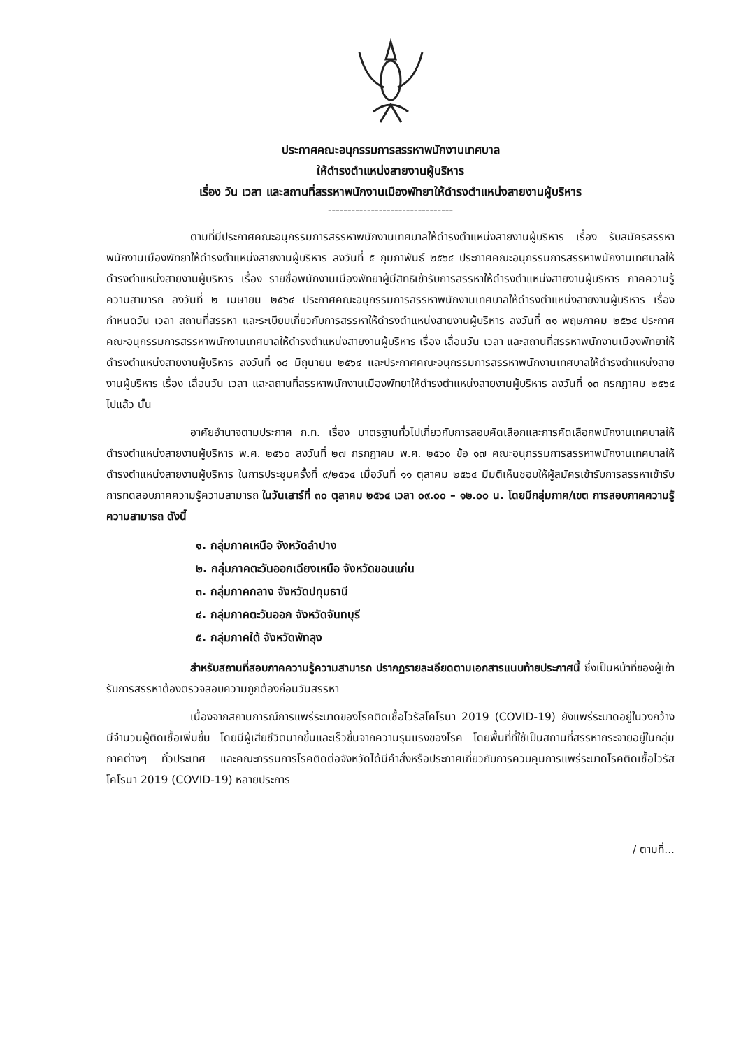ประกาศคณะอนุกรรมการสรรหาพนักงานเทศบาล
ให้ดำรงตำแหน่งสายงานผู้บริหาร
เรื่อง วัน เวลา และสถานที่สรรหาพนักงานเมืองพัทยาให้ดำรงตำแหน่งสายงานผู้บริหาร
--------------------------------
ตามที่มีประกาศคณะอนุกรรมการสรรหาพนักงานเทศบาลให้ดำรงตำแหน่งสายงานผู้บริหาร เรื่อง รับสมัครสรรหาพนักงานเมืองพัทยาให้ดำรงตำแหน่งสายงานผู้บริหาร ลงวันที่ ๕ กุมภาพันธ์ ๒๕๖๔ ประกาศคณะอนุกรรมการสรรหาพนักงานเทศบาลให้ดำรงตำแหน่งสายงานผู้บริหาร เรื่อง รายชื่อพนักงานเมืองพัทยาผู้มีสิทธิเข้ารับการสรรหาให้ดำรงตำแหน่งสายงานผู้บริหาร ภาคความรู้ความสามารถ ลงวันที่ ๒ เมษายน ๒๕๖๔ ประกาศคณะอนุกรรมการสรรหาพนักงานเทศบาลให้ดำรงตำแหน่งสายงานผู้บริหาร เรื่อง กำหนดวัน เวลา สถานที่สรรหา และระเบียบเกี่ยวกับการสรรหาให้ดำรงตำแหน่งสายงานผู้บริหาร ลงวันที่ ๓๑ พฤษภาคม ๒๕๖๔ ประกาศคณะอนุกรรมการสรรหาพนักงานเทศบาลให้ดำรงตำแหน่งสายงานผู้บริหาร เรื่อง เลื่อนวัน เวลา และสถานที่สรรหาพนักงานเมืองพัทยาให้ดำรงตำแหน่งสายงานผู้บริหาร ลงวันที่ ๑๘ มิถุนายน ๒๕๖๔ และประกาศคณะอนุกรรมการสรรหาพนักงานเทศบาลให้ดำรงตำแหน่งสายงานผู้บริหาร เรื่อง เลื่อนวัน เวลา และสถานที่สรรหาพนักงานเมืองพัทยาให้ดำรงตำแหน่งสายงานผู้บริหาร ลงวันที่ ๑๓ กรกฎาคม ๒๕๖๔ ไปแล้ว นั้น
อาศัยอำนาจตามประกาศ ก.ท. เรื่อง มาตรฐานทั่วไปเกี่ยวกับการสอบคัดเลือกและการคัดเลือกพนักงานเทศบาลให้ดำรงตำแหน่งสายงานผู้บริหาร พ.ศ. ๒๕๖๐ ลงวันที่ ๒๗ กรกฎาคม พ.ศ. ๒๕๖๐ ข้อ ๑๗ คณะอนุกรรมการสรรหาพนักงานเทศบาลให้ดำรงตำแหน่งสายงานผู้บริหาร ในการประชุมครั้งที่ ๙/๒๕๖๔ เมื่อวันที่ ๑๑ ตุลาคม ๒๕๖๔ มีมติเห็นชอบให้ผู้สมัครเข้ารับการสรรหาเข้ารับการทดสอบภาคความรู้ความสามารถ ในวันเสาร์ที่ ๓๐ ตุลาคม ๒๕๖๔ เวลา ๐๙.๐๐ – ๑๒.๐๐ น. โดยมีกลุ่มภาค/เขต การสอบภาคความรู้ความสามารถ ดังนี้
๑. กลุ่มภาคเหนือ จังหวัดลำปาง
๒. กลุ่มภาคตะวันออกเฉียงเหนือ จังหวัดขอนแก่น
๓. กลุ่มภาคกลาง จังหวัดปทุมธานี
๔. กลุ่มภาคตะวันออก จังหวัดจันทบุรี
๕. กลุ่มภาคใต้ จังหวัดพัทลุง
สำหรับสถานที่สอบภาคความรู้ความสามารถ ปรากฏรายละเอียดตามเอกสารแนบท้ายประกาศนี้ ซึ่งเป็นหน้าที่ของผู้เข้ารับการสรรหาต้องตรวจสอบความถูกต้องก่อนวันสรรหา
เนื่องจากสถานการณ์การแพร่ระบาดของโรคติดเชื้อไวรัสโคโรนา 2019 (COVID-19) ยังแพร่ระบาดอยู่ในวงกว้าง มีจำนวนผู้ติดเชื้อเพิ่มขึ้น โดยมีผู้เสียชีวิตมากขึ้นและเร็วขึ้นจากความรุนแรงของโรค โดยพื้นที่ที่ใช้เป็นสถานที่สรรหากระจายอยู่ในกลุ่มภาคต่างๆ ทั่วประเทศ และคณะกรรมการโรคติดต่อจังหวัดได้มีคำสั่งหรือประกาศเกี่ยวกับการควบคุมการแพร่ระบาดโรคติดเชื้อไวรัสโคโรนา 2019 (COVID-19) หลายประการ
/ ตามที่...